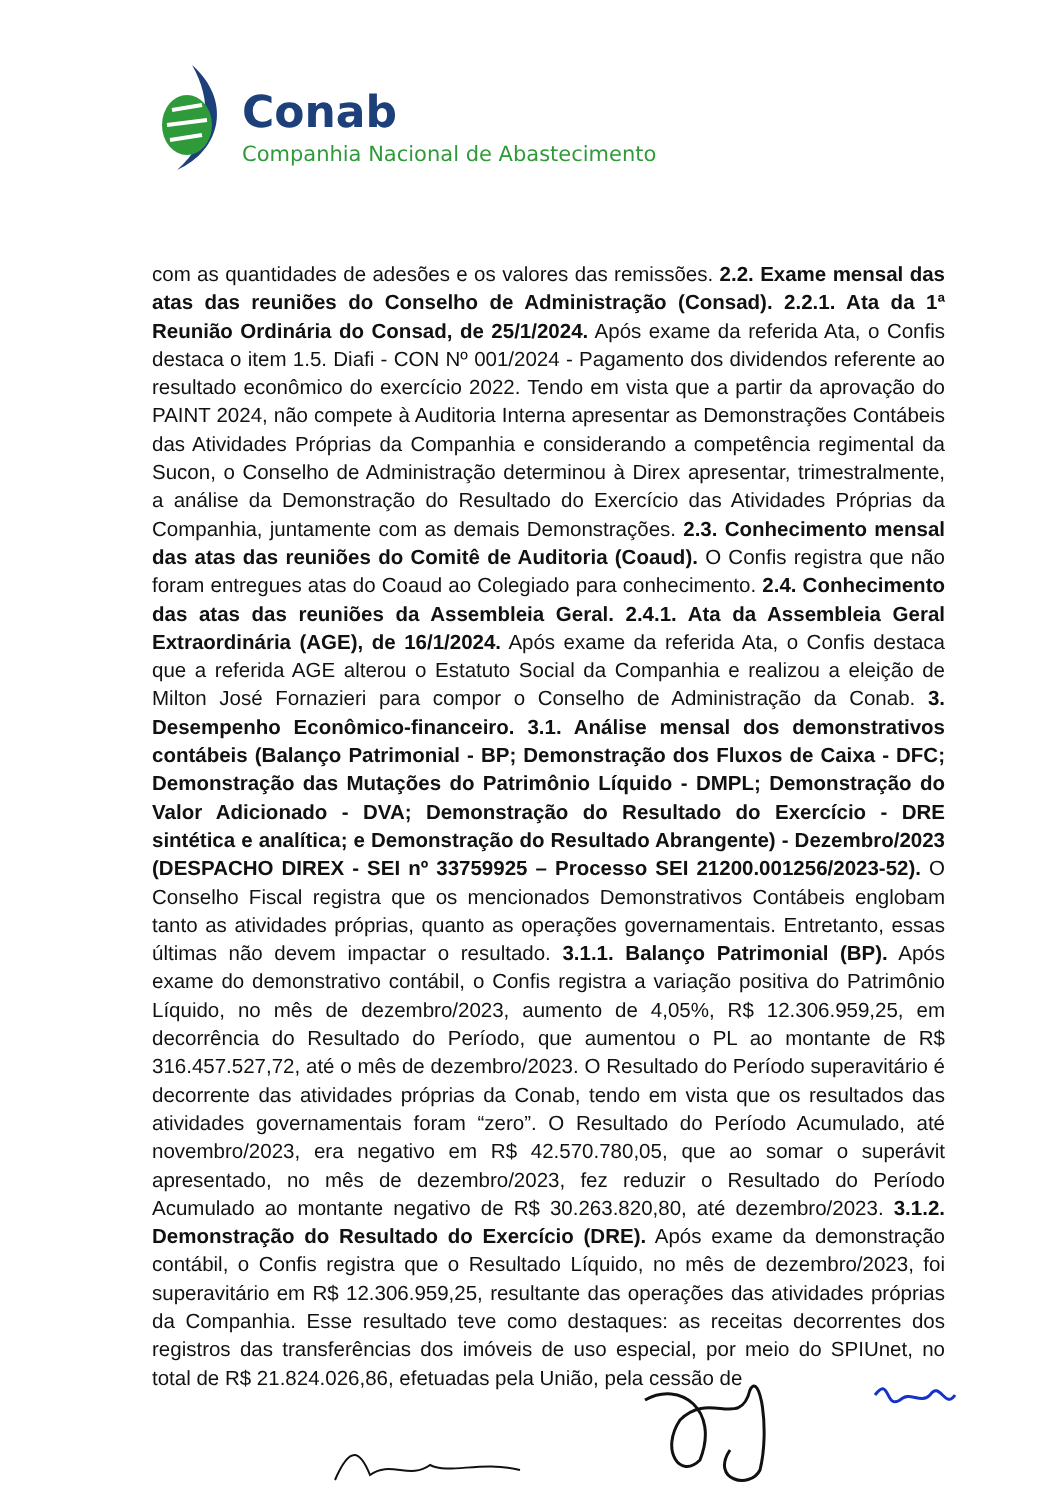Conab
Companhia Nacional de Abastecimento
com as quantidades de adesões e os valores das remissões. 2.2. Exame mensal das atas das reuniões do Conselho de Administração (Consad). 2.2.1. Ata da 1ª Reunião Ordinária do Consad, de 25/1/2024. Após exame da referida Ata, o Confis destaca o item 1.5. Diafi - CON Nº 001/2024 - Pagamento dos dividendos referente ao resultado econômico do exercício 2022. Tendo em vista que a partir da aprovação do PAINT 2024, não compete à Auditoria Interna apresentar as Demonstrações Contábeis das Atividades Próprias da Companhia e considerando a competência regimental da Sucon, o Conselho de Administração determinou à Direx apresentar, trimestralmente, a análise da Demonstração do Resultado do Exercício das Atividades Próprias da Companhia, juntamente com as demais Demonstrações. 2.3. Conhecimento mensal das atas das reuniões do Comitê de Auditoria (Coaud). O Confis registra que não foram entregues atas do Coaud ao Colegiado para conhecimento. 2.4. Conhecimento das atas das reuniões da Assembleia Geral. 2.4.1. Ata da Assembleia Geral Extraordinária (AGE), de 16/1/2024. Após exame da referida Ata, o Confis destaca que a referida AGE alterou o Estatuto Social da Companhia e realizou a eleição de Milton José Fornazieri para compor o Conselho de Administração da Conab. 3. Desempenho Econômico-financeiro. 3.1. Análise mensal dos demonstrativos contábeis (Balanço Patrimonial - BP; Demonstração dos Fluxos de Caixa - DFC; Demonstração das Mutações do Patrimônio Líquido - DMPL; Demonstração do Valor Adicionado - DVA; Demonstração do Resultado do Exercício - DRE sintética e analítica; e Demonstração do Resultado Abrangente) - Dezembro/2023 (DESPACHO DIREX - SEI nº 33759925 – Processo SEI 21200.001256/2023-52). O Conselho Fiscal registra que os mencionados Demonstrativos Contábeis englobam tanto as atividades próprias, quanto as operações governamentais. Entretanto, essas últimas não devem impactar o resultado. 3.1.1. Balanço Patrimonial (BP). Após exame do demonstrativo contábil, o Confis registra a variação positiva do Patrimônio Líquido, no mês de dezembro/2023, aumento de 4,05%, R$ 12.306.959,25, em decorrência do Resultado do Período, que aumentou o PL ao montante de R$ 316.457.527,72, até o mês de dezembro/2023. O Resultado do Período superavitário é decorrente das atividades próprias da Conab, tendo em vista que os resultados das atividades governamentais foram “zero”. O Resultado do Período Acumulado, até novembro/2023, era negativo em R$ 42.570.780,05, que ao somar o superávit apresentado, no mês de dezembro/2023, fez reduzir o Resultado do Período Acumulado ao montante negativo de R$ 30.263.820,80, até dezembro/2023. 3.1.2. Demonstração do Resultado do Exercício (DRE). Após exame da demonstração contábil, o Confis registra que o Resultado Líquido, no mês de dezembro/2023, foi superavitário em R$ 12.306.959,25, resultante das operações das atividades próprias da Companhia. Esse resultado teve como destaques: as receitas decorrentes dos registros das transferências dos imóveis de uso especial, por meio do SPIUnet, no total de R$ 21.824.026,86, efetuadas pela União, pela cessão de